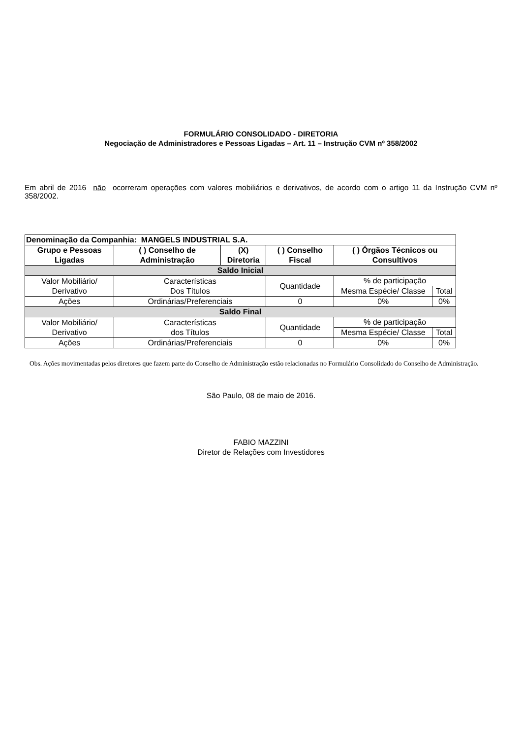FORMULÁRIO CONSOLIDADO - DIRETORIA
Negociação de Administradores e Pessoas Ligadas – Art. 11 – Instrução CVM nº 358/2002
Em abril de 2016 não ocorreram operações com valores mobiliários e derivativos, de acordo com o artigo 11 da Instrução CVM nº 358/2002.
| Denominação da Companhia: MANGELS INDUSTRIAL S.A. | | | | | |
| Grupo e Pessoas Ligadas | ( ) Conselho de Administração | (X) Diretoria | ( ) Conselho Fiscal | ( ) Órgãos Técnicos ou Consultivos | |
| Saldo Inicial | | | | | |
| Valor Mobiliário/ Derivativo | Características Dos Títulos | | Quantidade | % de participação | |
| | | | | Mesma Espécie/ Classe | Total |
| Ações | Ordinárias/Preferenciais | | 0 | 0% | 0% |
| Saldo Final | | | | | |
| Valor Mobiliário/ Derivativo | Características dos Títulos | | Quantidade | % de participação | |
| | | | | Mesma Espécie/ Classe | Total |
| Ações | Ordinárias/Preferenciais | | 0 | 0% | 0% |
Obs. Ações movimentadas pelos diretores que fazem parte do Conselho de Administração estão relacionadas no Formulário Consolidado do Conselho de Administração.
São Paulo, 08 de maio de 2016.
FABIO MAZZINI
Diretor de Relações com Investidores